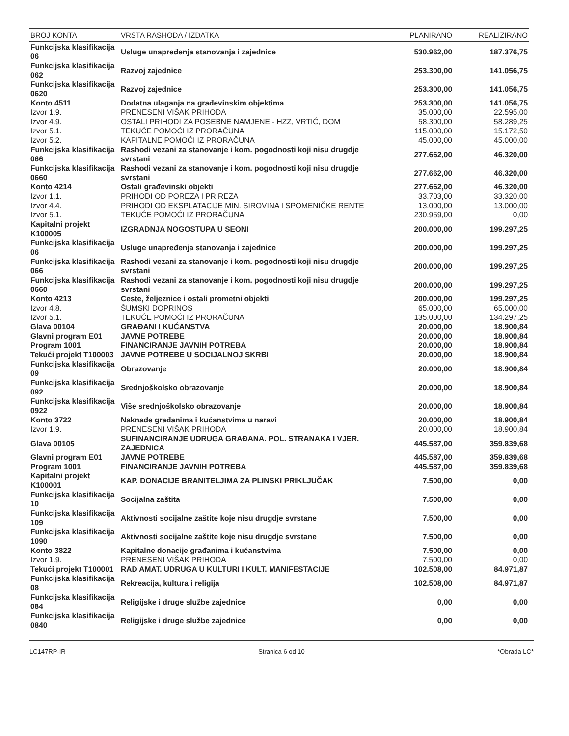| BROJ KONTA | VRSTA RASHODA / IZDATKA | PLANIRANO | REALIZIRANO |
| --- | --- | --- | --- |
| Funkcijska klasifikacija 06 | Usluge unapređenja stanovanja i zajednice | 530.962,00 | 187.376,75 |
| Funkcijska klasifikacija 062 | Razvoj zajednice | 253.300,00 | 141.056,75 |
| Funkcijska klasifikacija 0620 | Razvoj zajednice | 253.300,00 | 141.056,75 |
| Konto 4511 | Dodatna ulaganja na građevinskim objektima | 253.300,00 | 141.056,75 |
| Izvor 1.9. | PRENESENI VIŠAK PRIHODA | 35.000,00 | 22.595,00 |
| Izvor 4.9. | OSTALI PRIHODI ZA POSEBNE NAMJENE - HZZ, VRTIĆ, DOM | 58.300,00 | 58.289,25 |
| Izvor 5.1. | TEKUĆE POMOĆI IZ PRORAČUNA | 115.000,00 | 15.172,50 |
| Izvor 5.2. | KAPITALNE POMOĆI IZ PRORAČUNA | 45.000,00 | 45.000,00 |
| Funkcijska klasifikacija 066 | Rashodi vezani za stanovanje i kom. pogodnosti koji nisu drugdje svrstani | 277.662,00 | 46.320,00 |
| Funkcijska klasifikacija 0660 | Rashodi vezani za stanovanje i kom. pogodnosti koji nisu drugdje svrstani | 277.662,00 | 46.320,00 |
| Konto 4214 | Ostali građevinski objekti | 277.662,00 | 46.320,00 |
| Izvor 1.1. | PRIHODI OD POREZA I PRIREZA | 33.703,00 | 33.320,00 |
| Izvor 4.4. | PRIHODI OD EKSPLATACIJE MIN. SIROVINA I SPOMENIČKE RENTE | 13.000,00 | 13.000,00 |
| Izvor 5.1. | TEKUĆE POMOĆI IZ PRORAČUNA | 230.959,00 | 0,00 |
| Kapitalni projekt K100005 | IZGRADNJA NOGOSTUPA U SEONI | 200.000,00 | 199.297,25 |
| Funkcijska klasifikacija 06 | Usluge unapređenja stanovanja i zajednice | 200.000,00 | 199.297,25 |
| Funkcijska klasifikacija 066 | Rashodi vezani za stanovanje i kom. pogodnosti koji nisu drugdje svrstani | 200.000,00 | 199.297,25 |
| Funkcijska klasifikacija 0660 | Rashodi vezani za stanovanje i kom. pogodnosti koji nisu drugdje svrstani | 200.000,00 | 199.297,25 |
| Konto 4213 | Ceste, željeznice i ostali prometni objekti | 200.000,00 | 199.297,25 |
| Izvor 4.8. | ŠUMSKI DOPRINOS | 65.000,00 | 65.000,00 |
| Izvor 5.1. | TEKUĆE POMOĆI IZ PRORAČUNA | 135.000,00 | 134.297,25 |
| Glava 00104 | GRAĐANI I KUĆANSTVA | 20.000,00 | 18.900,84 |
| Glavni program E01 | JAVNE POTREBE | 20.000,00 | 18.900,84 |
| Program 1001 | FINANCIRANJE JAVNIH POTREBA | 20.000,00 | 18.900,84 |
| Tekući projekt T100003 | JAVNE POTREBE U SOCIJALNOJ SKRBI | 20.000,00 | 18.900,84 |
| Funkcijska klasifikacija 09 | Obrazovanje | 20.000,00 | 18.900,84 |
| Funkcijska klasifikacija 092 | Srednjoškolsko obrazovanje | 20.000,00 | 18.900,84 |
| Funkcijska klasifikacija 0922 | Više srednjoškolsko obrazovanje | 20.000,00 | 18.900,84 |
| Konto 3722 | Naknade građanima i kućanstvima u naravi | 20.000,00 | 18.900,84 |
| Izvor 1.9. | PRENESENI VIŠAK PRIHODA | 20.000,00 | 18.900,84 |
| Glava 00105 | SUFINANCIRANJE UDRUGA GRAĐANA. POL. STRANAKA I VJER. ZAJEDNICA | 445.587,00 | 359.839,68 |
| Glavni program E01 | JAVNE POTREBE | 445.587,00 | 359.839,68 |
| Program 1001 | FINANCIRANJE JAVNIH POTREBA | 445.587,00 | 359.839,68 |
| Kapitalni projekt K100001 | KAP. DONACIJE BRANITELJIMA ZA PLINSKI PRIKLJUČAK | 7.500,00 | 0,00 |
| Funkcijska klasifikacija 10 | Socijalna zaštita | 7.500,00 | 0,00 |
| Funkcijska klasifikacija 109 | Aktivnosti socijalne zaštite koje nisu drugdje svrstane | 7.500,00 | 0,00 |
| Funkcijska klasifikacija 1090 | Aktivnosti socijalne zaštite koje nisu drugdje svrstane | 7.500,00 | 0,00 |
| Konto 3822 | Kapitalne donacije građanima i kućanstvima | 7.500,00 | 0,00 |
| Izvor 1.9. | PRENESENI VIŠAK PRIHODA | 7.500,00 | 0,00 |
| Tekući projekt T100001 | RAD AMAT. UDRUGA U KULTURI I KULT. MANIFESTACIJE | 102.508,00 | 84.971,87 |
| Funkcijska klasifikacija 08 | Rekreacija, kultura i religija | 102.508,00 | 84.971,87 |
| Funkcijska klasifikacija 084 | Religijske i druge službe zajednice | 0,00 | 0,00 |
| Funkcijska klasifikacija 0840 | Religijske i druge službe zajednice | 0,00 | 0,00 |
LC147RP-IR Stranica 6 od 10 *Obrada LC*